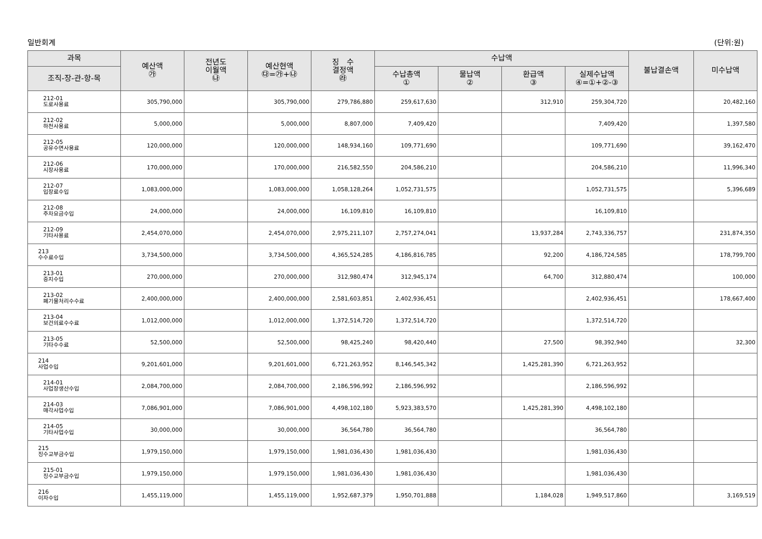일반회계 (단위:원)
| 과목 | 예산액 ㉮ | 전년도 이월액 ㉯ | 예산현액 ㉰=㉮+㉯ | 징 수 결정액 ㉱ | 수납액 | | | | 불납결손액 | 미수납액 |
| --- | --- | --- | --- | --- | --- | --- | --- | --- | --- | --- |
| 조직-장-관-항-목 | | | | | 수납총액 ① | 물납액 ② | 환급액 ③ | 실제수납액 ④=①+②-③ | | |
| 212-01 도로사용료 | 305,790,000 | | 305,790,000 | 279,786,880 | 259,617,630 | | 312,910 | 259,304,720 | | 20,482,160 |
| 212-02 하천사용료 | 5,000,000 | | 5,000,000 | 8,807,000 | 7,409,420 | | | 7,409,420 | | 1,397,580 |
| 212-05 공유수면사용료 | 120,000,000 | | 120,000,000 | 148,934,160 | 109,771,690 | | | 109,771,690 | | 39,162,470 |
| 212-06 시장사용료 | 170,000,000 | | 170,000,000 | 216,582,550 | 204,586,210 | | | 204,586,210 | | 11,996,340 |
| 212-07 입장료수입 | 1,083,000,000 | | 1,083,000,000 | 1,058,128,264 | 1,052,731,575 | | | 1,052,731,575 | | 5,396,689 |
| 212-08 주차요금수입 | 24,000,000 | | 24,000,000 | 16,109,810 | 16,109,810 | | | 16,109,810 | | |
| 212-09 기타사용료 | 2,454,070,000 | | 2,454,070,000 | 2,975,211,107 | 2,757,274,041 | | 13,937,284 | 2,743,336,757 | | 231,874,350 |
| 213 수수료수입 | 3,734,500,000 | | 3,734,500,000 | 4,365,524,285 | 4,186,816,785 | | 92,200 | 4,186,724,585 | | 178,799,700 |
| 213-01 증지수입 | 270,000,000 | | 270,000,000 | 312,980,474 | 312,945,174 | | 64,700 | 312,880,474 | | 100,000 |
| 213-02 폐기물처리수수료 | 2,400,000,000 | | 2,400,000,000 | 2,581,603,851 | 2,402,936,451 | | | 2,402,936,451 | | 178,667,400 |
| 213-04 보건의료수수료 | 1,012,000,000 | | 1,012,000,000 | 1,372,514,720 | 1,372,514,720 | | | 1,372,514,720 | | |
| 213-05 기타수수료 | 52,500,000 | | 52,500,000 | 98,425,240 | 98,420,440 | | 27,500 | 98,392,940 | | 32,300 |
| 214 사업수입 | 9,201,601,000 | | 9,201,601,000 | 6,721,263,952 | 8,146,545,342 | | 1,425,281,390 | 6,721,263,952 | | |
| 214-01 사업장생산수입 | 2,084,700,000 | | 2,084,700,000 | 2,186,596,992 | 2,186,596,992 | | | 2,186,596,992 | | |
| 214-03 매각사업수입 | 7,086,901,000 | | 7,086,901,000 | 4,498,102,180 | 5,923,383,570 | | 1,425,281,390 | 4,498,102,180 | | |
| 214-05 기타사업수입 | 30,000,000 | | 30,000,000 | 36,564,780 | 36,564,780 | | | 36,564,780 | | |
| 215 징수교부금수입 | 1,979,150,000 | | 1,979,150,000 | 1,981,036,430 | 1,981,036,430 | | | 1,981,036,430 | | |
| 215-01 징수교부금수입 | 1,979,150,000 | | 1,979,150,000 | 1,981,036,430 | 1,981,036,430 | | | 1,981,036,430 | | |
| 216 이자수입 | 1,455,119,000 | | 1,455,119,000 | 1,952,687,379 | 1,950,701,888 | | 1,184,028 | 1,949,517,860 | | 3,169,519 |